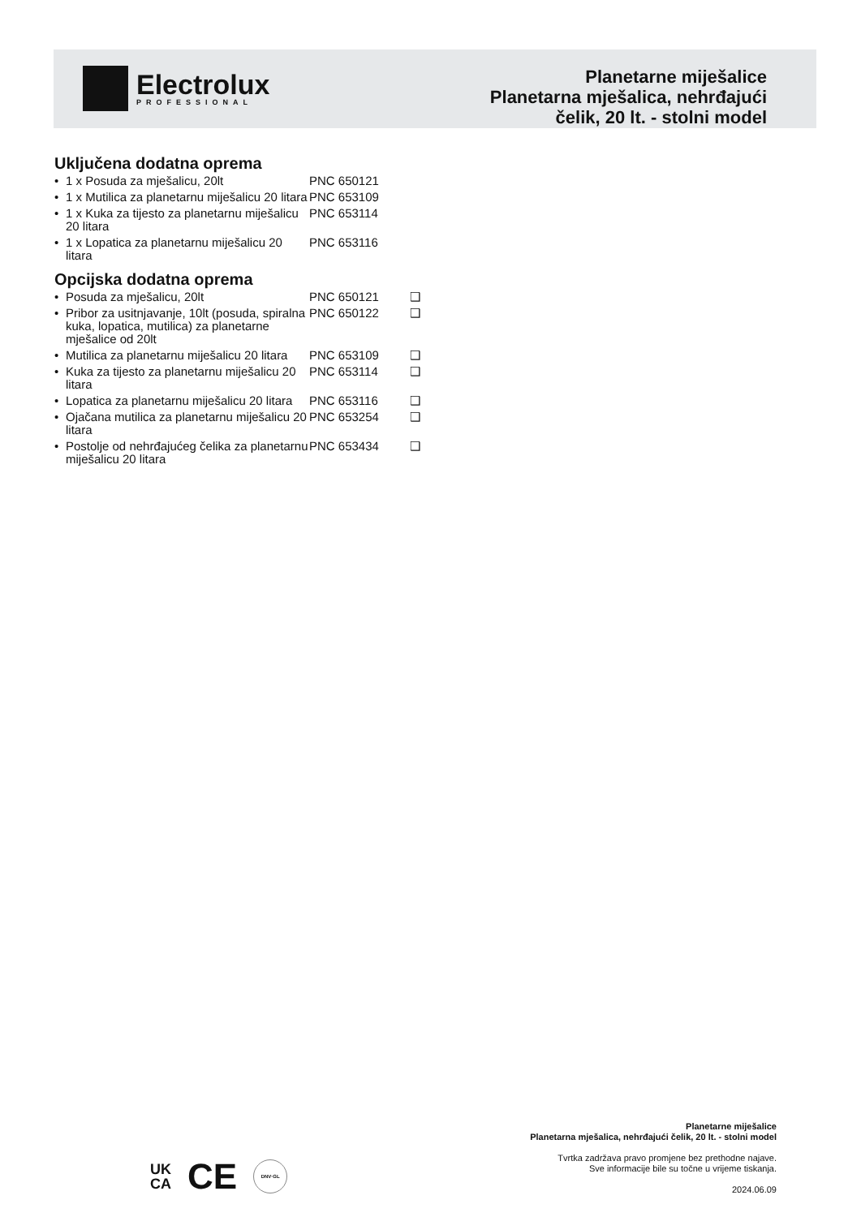Electrolux
PROFESSIONAL
Planetarne miješalice
Planetarna mješalica, nehrđajući
čelik, 20 lt. - stolni model
Uključena dodatna oprema
| • | 1 x Posuda za mješalicu, 20lt | PNC 650121 |
| • | 1 x Mutilica za planetarnu miješalicu 20 litara | PNC 653109 |
| • | 1 x Kuka za tijesto za planetarnu miješalicu 20 litara | PNC 653114 |
| • | 1 x Lopatica za planetarnu miješalicu 20 litara | PNC 653116 |
Opcijska dodatna oprema
| • | Posuda za mješalicu, 20lt | PNC 650121 | ❑ |
| • | Pribor za usitnjavanje, 10lt (posuda, spiralna kuka, lopatica, mutilica) za planetarne mješalice od 20lt | PNC 650122 | ❑ |
| • | Mutilica za planetarnu miješalicu 20 litara | PNC 653109 | ❑ |
| • | Kuka za tijesto za planetarnu miješalicu 20 litara | PNC 653114 | ❑ |
| • | Lopatica za planetarnu miješalicu 20 litara | PNC 653116 | ❑ |
| • | Ojačana mutilica za planetarnu miješalicu 20 litara | PNC 653254 | ❑ |
| • | Postolje od nehrđajućeg čelika za planetarnu miješalicu 20 litara | PNC 653434 | ❑ |
UK
CA CE DNV·GL
Planetarne miješalice
Planetarna mješalica, nehrđajući čelik, 20 lt. - stolni model
Tvrtka zadržava pravo promjene bez prethodne najave.
Sve informacije bile su točne u vrijeme tiskanja.
2024.06.09